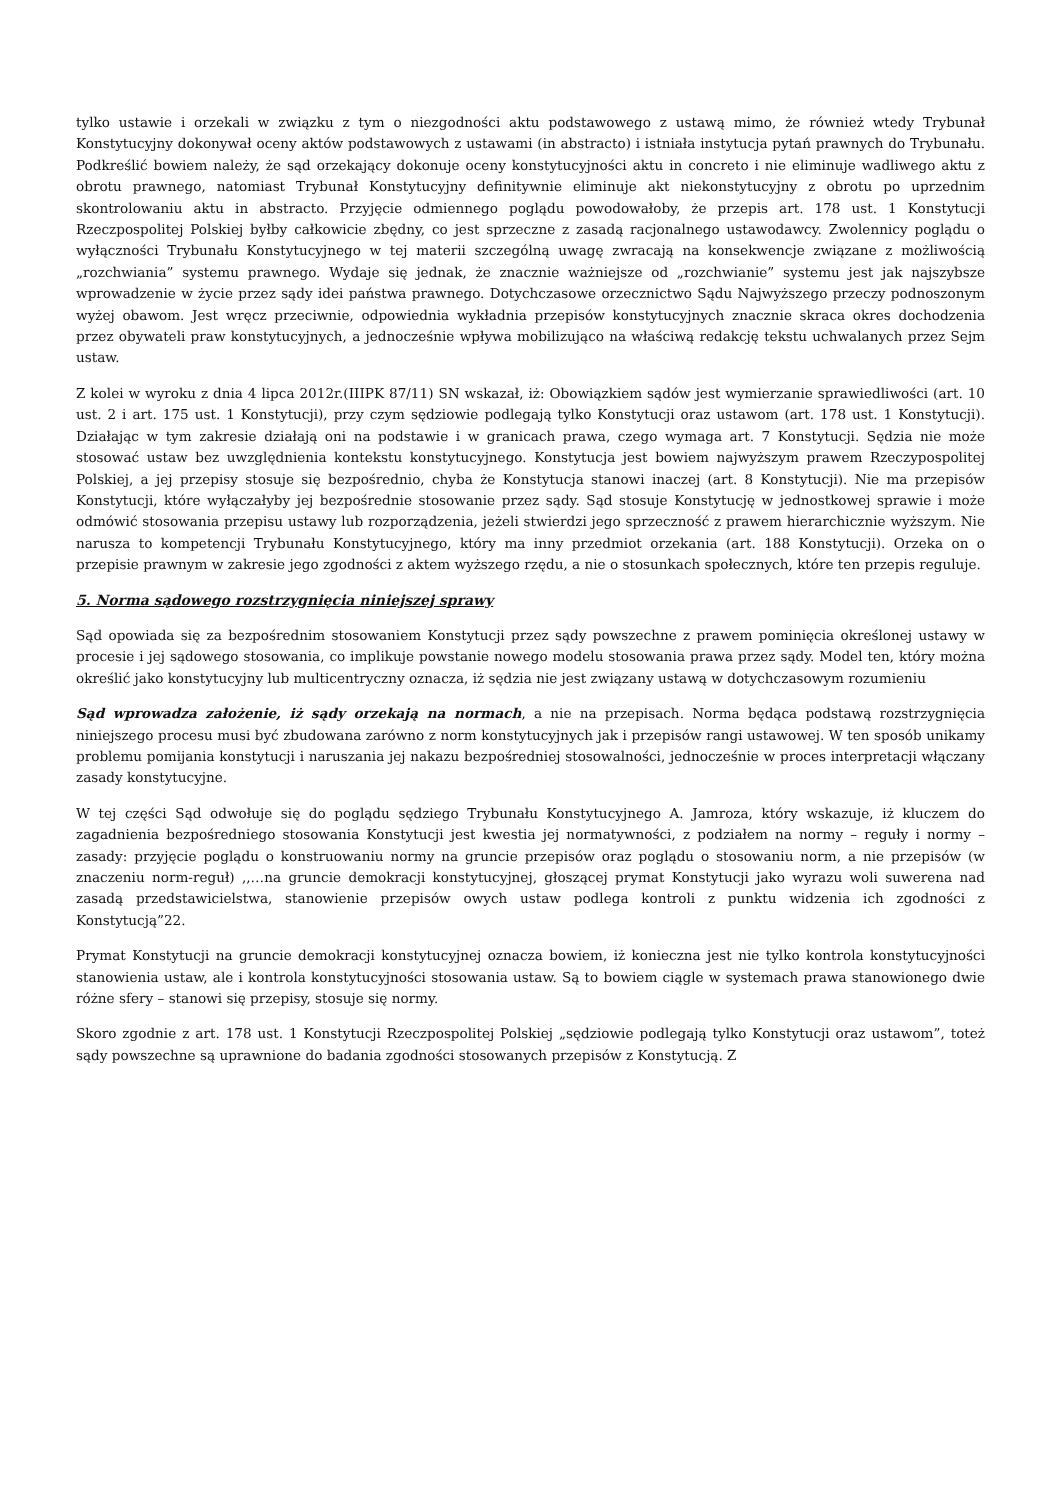tylko ustawie i orzekali w związku z tym o niezgodności aktu podstawowego z ustawą mimo, że również wtedy Trybunał Konstytucyjny dokonywał oceny aktów podstawowych z ustawami (in abstracto) i istniała instytucja pytań prawnych do Trybunału. Podkreślić bowiem należy, że sąd orzekający dokonuje oceny konstytucyjności aktu in concreto i nie eliminuje wadliwego aktu z obrotu prawnego, natomiast Trybunał Konstytucyjny definitywnie eliminuje akt niekonstytucyjny z obrotu po uprzednim skontrolowaniu aktu in abstracto. Przyjęcie odmiennego poglądu powodowałoby, że przepis art. 178 ust. 1 Konstytucji Rzeczpospolitej Polskiej byłby całkowicie zbędny, co jest sprzeczne z zasadą racjonalnego ustawodawcy. Zwolennicy poglądu o wyłączności Trybunału Konstytucyjnego w tej materii szczególną uwagę zwracają na konsekwencje związane z możliwością „rozchwiania” systemu prawnego. Wydaje się jednak, że znacznie ważniejsze od „rozchwianie” systemu jest jak najszybsze wprowadzenie w życie przez sądy idei państwa prawnego. Dotychczasowe orzecznictwo Sądu Najwyższego przeczy podnoszonym wyżej obawom. Jest wręcz przeciwnie, odpowiednia wykładnia przepisów konstytucyjnych znacznie skraca okres dochodzenia przez obywateli praw konstytucyjnych, a jednocześnie wpływa mobilizująco na właściwą redakcję tekstu uchwalanych przez Sejm ustaw.
Z kolei w wyroku z dnia 4 lipca 2012r.(IIIPK 87/11) SN wskazał, iż: Obowiązkiem sądów jest wymierzanie sprawiedliwości (art. 10 ust. 2 i art. 175 ust. 1 Konstytucji), przy czym sędziowie podlegają tylko Konstytucji oraz ustawom (art. 178 ust. 1 Konstytucji). Działając w tym zakresie działają oni na podstawie i w granicach prawa, czego wymaga art. 7 Konstytucji. Sędzia nie może stosować ustaw bez uwzględnienia kontekstu konstytucyjnego. Konstytucja jest bowiem najwyższym prawem Rzeczypospolitej Polskiej, a jej przepisy stosuje się bezpośrednio, chyba że Konstytucja stanowi inaczej (art. 8 Konstytucji). Nie ma przepisów Konstytucji, które wyłączałyby jej bezpośrednie stosowanie przez sądy. Sąd stosuje Konstytucję w jednostkowej sprawie i może odmówić stosowania przepisu ustawy lub rozporządzenia, jeżeli stwierdzi jego sprzeczność z prawem hierarchicznie wyższym. Nie narusza to kompetencji Trybunału Konstytucyjnego, który ma inny przedmiot orzekania (art. 188 Konstytucji). Orzeka on o przepisie prawnym w zakresie jego zgodności z aktem wyższego rzędu, a nie o stosunkach społecznych, które ten przepis reguluje.
5. Norma sądowego rozstrzygnięcia niniejszej sprawy
Sąd opowiada się za bezpośrednim stosowaniem Konstytucji przez sądy powszechne z prawem pominięcia określonej ustawy w procesie i jej sądowego stosowania, co implikuje powstanie nowego modelu stosowania prawa przez sądy. Model ten, który można określić jako konstytucyjny lub multicentryczny oznacza, iż sędzia nie jest związany ustawą w dotychczasowym rozumieniu
Sąd wprowadza założenie, iż sądy orzekają na normach, a nie na przepisach. Norma będąca podstawą rozstrzygnięcia niniejszego procesu musi być zbudowana zarówno z norm konstytucyjnych jak i przepisów rangi ustawowej. W ten sposób unikamy problemu pomijania konstytucji i naruszania jej nakazu bezpośredniej stosowalności, jednocześnie w proces interpretacji włączany zasady konstytucyjne.
W tej części Sąd odwołuje się do poglądu sędziego Trybunału Konstytucyjnego A. Jamroza, który wskazuje, iż kluczem do zagadnienia bezpośredniego stosowania Konstytucji jest kwestia jej normatywności, z podziałem na normy – reguły i normy – zasady: przyjęcie poglądu o konstruowaniu normy na gruncie przepisów oraz poglądu o stosowaniu norm, a nie przepisów (w znaczeniu norm-reguł) ,,…na gruncie demokracji konstytucyjnej, głoszącej prymat Konstytucji jako wyrazu woli suwerena nad zasadą przedstawicielstwa, stanowienie przepisów owych ustaw podlega kontroli z punktu widzenia ich zgodności z Konstytucją”22.
Prymat Konstytucji na gruncie demokracji konstytucyjnej oznacza bowiem, iż konieczna jest nie tylko kontrola konstytucyjności stanowienia ustaw, ale i kontrola konstytucyjności stosowania ustaw. Są to bowiem ciągle w systemach prawa stanowionego dwie różne sfery – stanowi się przepisy, stosuje się normy.
Skoro zgodnie z art. 178 ust. 1 Konstytucji Rzeczpospolitej Polskiej „sędziowie podlegają tylko Konstytucji oraz ustawom”, toteż sądy powszechne są uprawnione do badania zgodności stosowanych przepisów z Konstytucją. Z